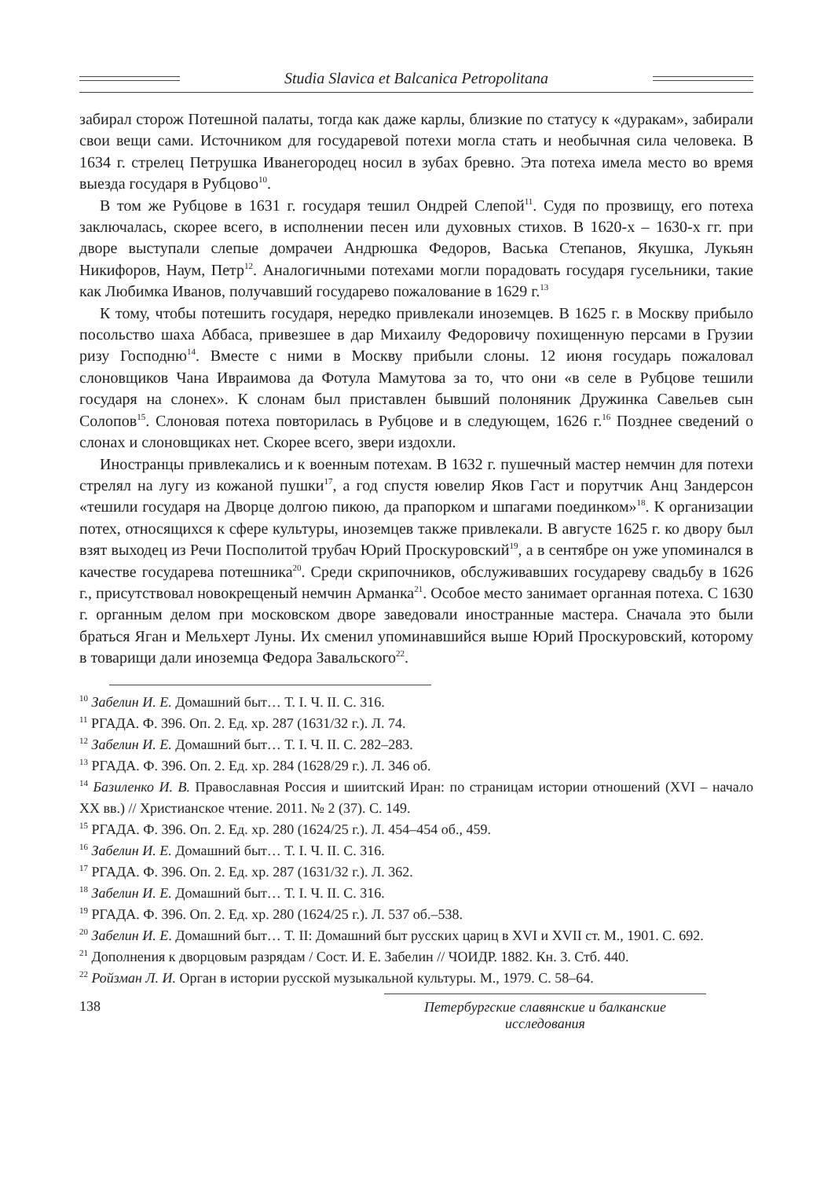Studia Slavica et Balcanica Petropolitana
забирал сторож Потешной палаты, тогда как даже карлы, близкие по статусу к «дуракам», забирали свои вещи сами. Источником для государевой потехи могла стать и необычная сила человека. В 1634 г. стрелец Петрушка Иванегородец носил в зубах бревно. Эта потеха имела место во время выезда государя в Рубцово<sup>10</sup>.
В том же Рубцове в 1631 г. государя тешил Ондрей Слепой<sup>11</sup>. Судя по прозвищу, его потеха заключалась, скорее всего, в исполнении песен или духовных стихов. В 1620-х – 1630-х гг. при дворе выступали слепые домрачеи Андрюшка Федоров, Васька Степанов, Якушка, Лукьян Никифоров, Наум, Петр<sup>12</sup>. Аналогичными потехами могли порадовать государя гусельники, такие как Любимка Иванов, получавший государево пожалование в 1629 г.<sup>13</sup>
К тому, чтобы потешить государя, нередко привлекали иноземцев. В 1625 г. в Москву прибыло посольство шаха Аббаса, привезшее в дар Михаилу Федоровичу похищенную персами в Грузии ризу Господню<sup>14</sup>. Вместе с ними в Москву прибыли слоны. 12 июня государь пожаловал слоновщиков Чана Ивраимова да Фотула Мамутова за то, что они «в селе в Рубцове тешили государя на слонех». К слонам был приставлен бывший полоняник Дружинка Савельев сын Солопов<sup>15</sup>. Слоновая потеха повторилась в Рубцове и в следующем, 1626 г.<sup>16</sup> Позднее сведений о слонах и слоновщиках нет. Скорее всего, звери издохли.
Иностранцы привлекались и к военным потехам. В 1632 г. пушечный мастер немчин для потехи стрелял на лугу из кожаной пушки<sup>17</sup>, а год спустя ювелир Яков Гаст и порутчик Анц Зандерсон «тешили государя на Дворце долгою пикою, да прапорком и шпагами поединком»<sup>18</sup>. К организации потех, относящихся к сфере культуры, иноземцев также привлекали. В августе 1625 г. ко двору был взят выходец из Речи Посполитой трубач Юрий Проскуровский<sup>19</sup>, а в сентябре он уже упоминался в качестве государева потешника<sup>20</sup>. Среди скрипочников, обслуживавших государеву свадьбу в 1626 г., присутствовал новокрещеный немчин Арманка<sup>21</sup>. Особое место занимает органная потеха. С 1630 г. органным делом при московском дворе заведовали иностранные мастера. Сначала это были браться Яган и Мельхерт Луны. Их сменил упоминавшийся выше Юрий Проскуровский, которому в товарищи дали иноземца Федора Завальского<sup>22</sup>.
<sup>10</sup> Забелин И. Е. Домашний быт… Т. I. Ч. II. С. 316.
<sup>11</sup> РГАДА. Ф. 396. Оп. 2. Ед. хр. 287 (1631/32 г.). Л. 74.
<sup>12</sup> Забелин И. Е. Домашний быт… Т. I. Ч. II. С. 282–283.
<sup>13</sup> РГАДА. Ф. 396. Оп. 2. Ед. хр. 284 (1628/29 г.). Л. 346 об.
<sup>14</sup> Базиленко И. В. Православная Россия и шиитский Иран: по страницам истории отношений (XVI – начало XX вв.) // Христианское чтение. 2011. № 2 (37). С. 149.
<sup>15</sup> РГАДА. Ф. 396. Оп. 2. Ед. хр. 280 (1624/25 г.). Л. 454–454 об., 459.
<sup>16</sup> Забелин И. Е. Домашний быт… Т. I. Ч. II. С. 316.
<sup>17</sup> РГАДА. Ф. 396. Оп. 2. Ед. хр. 287 (1631/32 г.). Л. 362.
<sup>18</sup> Забелин И. Е. Домашний быт… Т. I. Ч. II. С. 316.
<sup>19</sup> РГАДА. Ф. 396. Оп. 2. Ед. хр. 280 (1624/25 г.). Л. 537 об.–538.
<sup>20</sup> Забелин И. Е. Домашний быт… Т. II: Домашний быт русских цариц в XVI и XVII ст. М., 1901. С. 692.
<sup>21</sup> Дополнения к дворцовым разрядам / Сост. И. Е. Забелин // ЧОИДР. 1882. Кн. 3. Стб. 440.
<sup>22</sup> Ройзман Л. И. Орган в истории русской музыкальной культуры. М., 1979. С. 58–64.
138 Петербургские славянские и балканские исследования